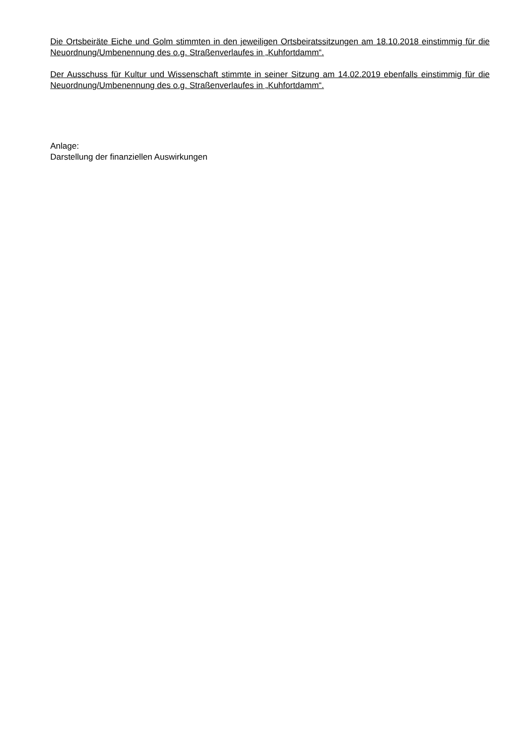Die Ortsbeiräte Eiche und Golm stimmten in den jeweiligen Ortsbeiratssitzungen am 18.10.2018 einstimmig für die Neuordnung/Umbenennung des o.g. Straßenverlaufes in „Kuhfortdamm“.
Der Ausschuss für Kultur und Wissenschaft stimmte in seiner Sitzung am 14.02.2019 ebenfalls einstimmig für die Neuordnung/Umbenennung des o.g. Straßenverlaufes in „Kuhfortdamm“.
Anlage:
Darstellung der finanziellen Auswirkungen